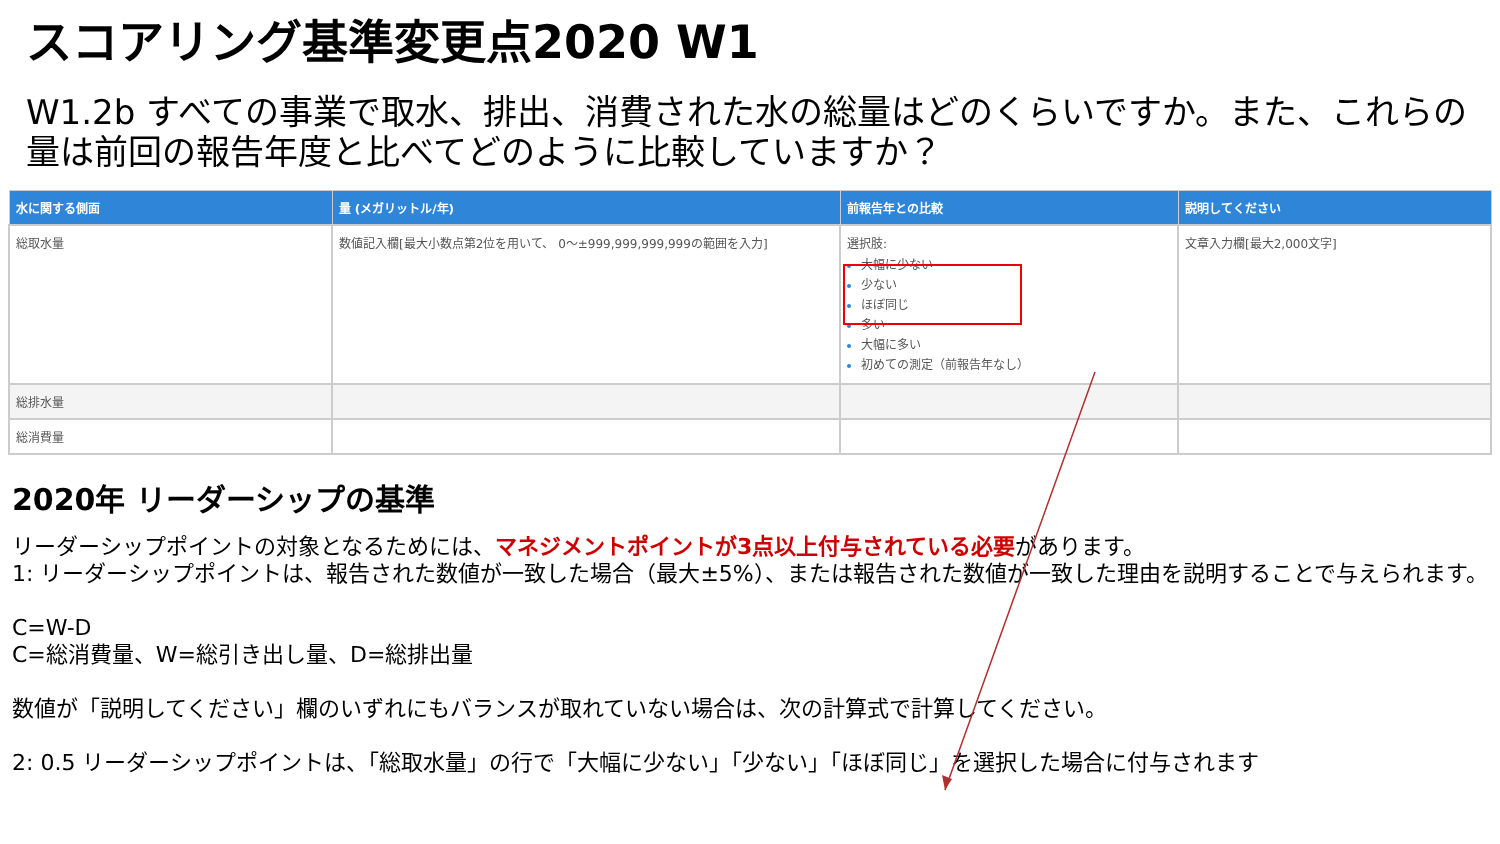スコアリング基準変更点2020 W1
W1.2b すべての事業で取水、排出、消費された水の総量はどのくらいですか。また、これらの量は前回の報告年度と比べてどのように比較していますか？
| 水に関する側面 | 量 (メガリットル/年) | 前報告年との比較 | 説明してください |
| --- | --- | --- | --- |
| 総取水量 | 数値記入欄[最大小数点第2位を用いて、 0～±999,999,999,999の範囲を入力] | 選択肢: 大幅に少ない 少ない ほぼ同じ 多い 大幅に多い 初めての測定（前報告年なし） | 文章入力欄[最大2,000文字] |
| 総排水量 | | | |
| 総消費量 | | | |
2020年 リーダーシップの基準
リーダーシップポイントの対象となるためには、マネジメントポイントが3点以上付与されている必要があります。
1: リーダーシップポイントは、報告された数値が一致した場合（最大±5%）、または報告された数値が一致した理由を説明することで与えられます。
C=W-D
C=総消費量、W=総引き出し量、D=総排出量
数値が「説明してください」欄のいずれにもバランスが取れていない場合は、次の計算式で計算してください。
2: 0.5 リーダーシップポイントは、「総取水量」の行で「大幅に少ない」「少ない」「ほぼ同じ」を選択した場合に付与されます